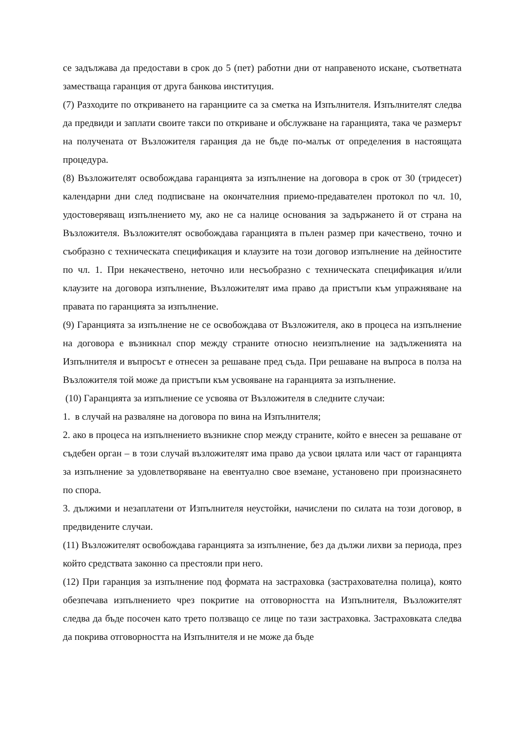се задължава да предостави в срок до 5 (пет) работни дни от направеното искане, съответната заместваща гаранция от друга банкова институция.
(7) Разходите по откриването на гаранциите са за сметка на Изпълнителя. Изпълнителят следва да предвиди и заплати своите такси по откриване и обслужване на гаранцията, така че размерът на получената от Възложителя гаранция да не бъде по-малък от определения в настоящата процедура.
(8) Възложителят освобождава гаранцията за изпълнение на договора в срок от 30 (тридесет) календарни дни след подписване на окончателния приемо-предавателен протокол по чл. 10, удостоверяващ изпълнението му, ако не са налице основания за задържането й от страна на Възложителя. Възложителят освобождава гаранцията в пълен размер при качествено, точно и съобразно с техническата спецификация и клаузите на този договор изпълнение на дейностите по чл. 1. При некачествено, неточно или несъобразно с техническата спецификация и/или клаузите на договора изпълнение, Възложителят има право да пристъпи към упражняване на правата по гаранцията за изпълнение.
(9) Гаранцията за изпълнение не се освобождава от Възложителя, ако в процеса на изпълнение на договора е възникнал спор между страните относно неизпълнение на задълженията на Изпълнителя и въпросът е отнесен за решаване пред съда. При решаване на въпроса в полза на Възложителя той може да пристъпи към усвояване на гаранцията за изпълнение.
(10) Гаранцията за изпълнение се усвоява от Възложителя в следните случаи:
1. в случай на разваляне на договора по вина на Изпълнителя;
2. ако в процеса на изпълнението възникне спор между страните, който е внесен за решаване от съдебен орган – в този случай възложителят има право да усвои цялата или част от гаранцията за изпълнение за удовлетворяване на евентуално свое вземане, установено при произнасянето по спора.
3. дължими и незаплатени от Изпълнителя неустойки, начислени по силата на този договор, в предвидените случаи.
(11) Възложителят освобождава гаранцията за изпълнение, без да дължи лихви за периода, през който средствата законно са престояли при него.
(12) При гаранция за изпълнение под формата на застраховка (застрахователна полица), която обезпечава изпълнението чрез покритие на отговорността на Изпълнителя, Възложителят следва да бъде посочен като трето ползващо се лице по тази застраховка. Застраховката следва да покрива отговорността на Изпълнителя и не може да бъде